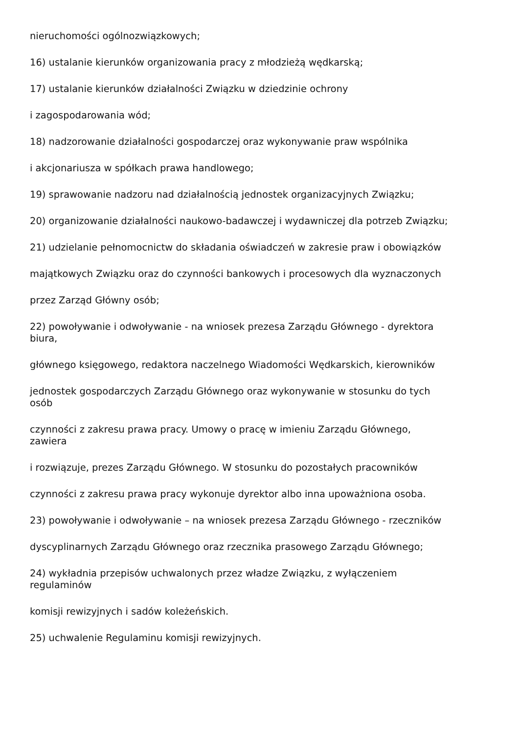nieruchomości ogólnozwiązkowych;
16) ustalanie kierunków organizowania pracy z młodzieżą wędkarską;
17) ustalanie kierunków działalności Związku w dziedzinie ochrony
i zagospodarowania wód;
18) nadzorowanie działalności gospodarczej oraz wykonywanie praw wspólnika
i akcjonariusza w spółkach prawa handlowego;
19) sprawowanie nadzoru nad działalnością jednostek organizacyjnych Związku;
20) organizowanie działalności naukowo-badawczej i wydawniczej dla potrzeb Związku;
21) udzielanie pełnomocnictw do składania oświadczeń w zakresie praw i obowiązków
majątkowych Związku oraz do czynności bankowych i procesowych dla wyznaczonych
przez Zarząd Główny osób;
22) powoływanie i odwoływanie - na wniosek prezesa Zarządu Głównego - dyrektora
biura,
głównego księgowego, redaktora naczelnego Wiadomości Wędkarskich, kierowników
jednostek gospodarczych Zarządu Głównego oraz wykonywanie w stosunku do tych
osób
czynności z zakresu prawa pracy. Umowy o pracę w imieniu Zarządu Głównego,
zawiera
i rozwiązuje, prezes Zarządu Głównego. W stosunku do pozostałych pracowników
czynności z zakresu prawa pracy wykonuje dyrektor albo inna upoważniona osoba.
23) powoływanie i odwoływanie – na wniosek prezesa Zarządu Głównego - rzeczników
dyscyplinarnych Zarządu Głównego oraz rzecznika prasowego Zarządu Głównego;
24) wykładnia przepisów uchwalonych przez władze Związku, z wyłączeniem
regulaminów
komisji rewizyjnych i sadów koleżeńskich.
25) uchwalenie Regulaminu komisji rewizyjnych.